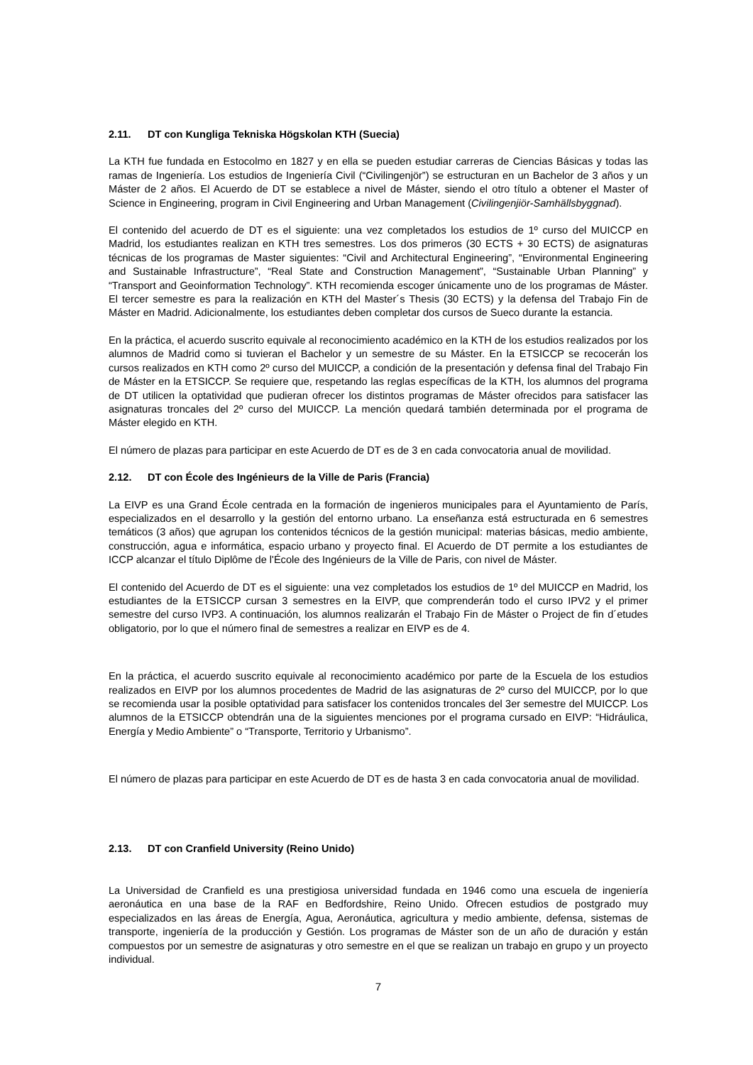2.11. DT con Kungliga Tekniska Högskolan KTH (Suecia)
La KTH fue fundada en Estocolmo en 1827 y en ella se pueden estudiar carreras de Ciencias Básicas y todas las ramas de Ingeniería. Los estudios de Ingeniería Civil (“Civilingenjör”) se estructuran en un Bachelor de 3 años y un Máster de 2 años. El Acuerdo de DT se establece a nivel de Máster, siendo el otro título a obtener el Master of Science in Engineering, program in Civil Engineering and Urban Management (Civilingenjiör-Samhällsbyggnad).
El contenido del acuerdo de DT es el siguiente: una vez completados los estudios de 1º curso del MUICCP en Madrid, los estudiantes realizan en KTH tres semestres. Los dos primeros (30 ECTS + 30 ECTS) de asignaturas técnicas de los programas de Master siguientes: “Civil and Architectural Engineering”, “Environmental Engineering and Sustainable Infrastructure”, “Real State and Construction Management”, “Sustainable Urban Planning” y “Transport and Geoinformation Technology”. KTH recomienda escoger únicamente uno de los programas de Máster. El tercer semestre es para la realización en KTH del Master´s Thesis (30 ECTS) y la defensa del Trabajo Fin de Máster en Madrid. Adicionalmente, los estudiantes deben completar dos cursos de Sueco durante la estancia.
En la práctica, el acuerdo suscrito equivale al reconocimiento académico en la KTH de los estudios realizados por los alumnos de Madrid como si tuvieran el Bachelor y un semestre de su Máster. En la ETSICCP se recocerán los cursos realizados en KTH como 2º curso del MUICCP, a condición de la presentación y defensa final del Trabajo Fin de Máster en la ETSICCP. Se requiere que, respetando las reglas específicas de la KTH, los alumnos del programa de DT utilicen la optatividad que pudieran ofrecer los distintos programas de Máster ofrecidos para satisfacer las asignaturas troncales del 2º curso del MUICCP. La mención quedará también determinada por el programa de Máster elegido en KTH.
El número de plazas para participar en este Acuerdo de DT es de 3 en cada convocatoria anual de movilidad.
2.12. DT con École des Ingénieurs de la Ville de Paris (Francia)
La EIVP es una Grand École centrada en la formación de ingenieros municipales para el Ayuntamiento de París, especializados en el desarrollo y la gestión del entorno urbano. La enseñanza está estructurada en 6 semestres temáticos (3 años) que agrupan los contenidos técnicos de la gestión municipal: materias básicas, medio ambiente, construcción, agua e informática, espacio urbano y proyecto final. El Acuerdo de DT permite a los estudiantes de ICCP alcanzar el título Diplôme de l'École des Ingénieurs de la Ville de Paris, con nivel de Máster.
El contenido del Acuerdo de DT es el siguiente: una vez completados los estudios de 1º del MUICCP en Madrid, los estudiantes de la ETSICCP cursan 3 semestres en la EIVP, que comprenderán todo el curso IPV2 y el primer semestre del curso IVP3. A continuación, los alumnos realizarán el Trabajo Fin de Máster o Project de fin d´etudes obligatorio, por lo que el número final de semestres a realizar en EIVP es de 4.
En la práctica, el acuerdo suscrito equivale al reconocimiento académico por parte de la Escuela de los estudios realizados en EIVP por los alumnos procedentes de Madrid de las asignaturas de 2º curso del MUICCP, por lo que se recomienda usar la posible optatividad para satisfacer los contenidos troncales del 3er semestre del MUICCP. Los alumnos de la ETSICCP obtendrán una de la siguientes menciones por el programa cursado en EIVP: “Hidráulica, Energía y Medio Ambiente” o “Transporte, Territorio y Urbanismo”.
El número de plazas para participar en este Acuerdo de DT es de hasta 3 en cada convocatoria anual de movilidad.
2.13. DT con Cranfield University (Reino Unido)
La Universidad de Cranfield es una prestigiosa universidad fundada en 1946 como una escuela de ingeniería aeronáutica en una base de la RAF en Bedfordshire, Reino Unido. Ofrecen estudios de postgrado muy especializados en las áreas de Energía, Agua, Aeronáutica, agricultura y medio ambiente, defensa, sistemas de transporte, ingeniería de la producción y Gestión. Los programas de Máster son de un año de duración y están compuestos por un semestre de asignaturas y otro semestre en el que se realizan un trabajo en grupo y un proyecto individual.
7